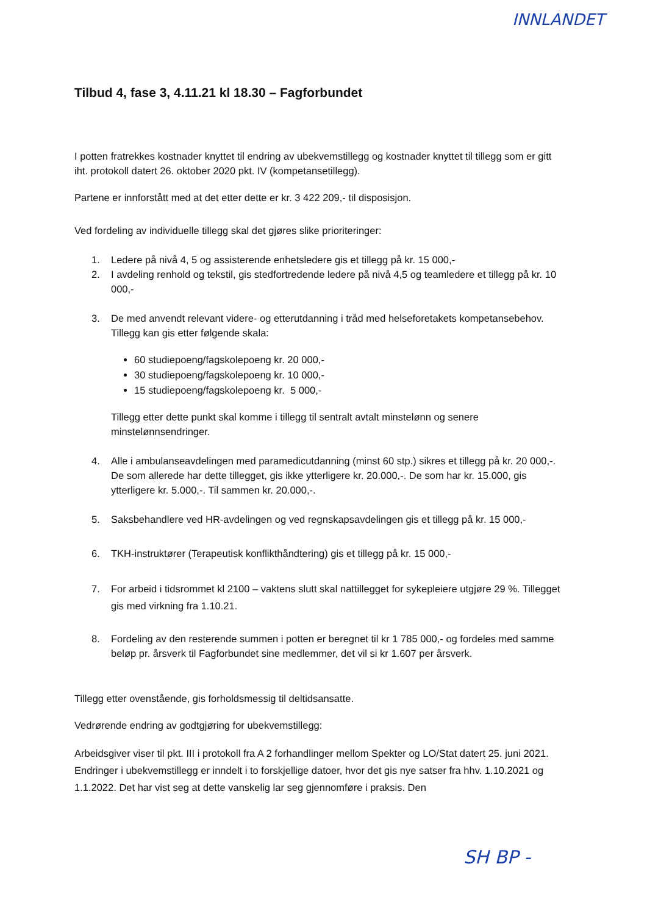INNLANDET
Tilbud 4, fase 3, 4.11.21 kl 18.30 – Fagforbundet
I potten fratrekkes kostnader knyttet til endring av ubekvemstillegg og kostnader knyttet til tillegg som er gitt iht. protokoll datert 26. oktober 2020 pkt. IV (kompetansetillegg).
Partene er innforstått med at det etter dette er kr. 3 422 209,- til disposisjon.
Ved fordeling av individuelle tillegg skal det gjøres slike prioriteringer:
1. Ledere på nivå 4, 5 og assisterende enhetsledere gis et tillegg på kr. 15 000,-
2. I avdeling renhold og tekstil, gis stedfortredende ledere på nivå 4,5 og teamledere et tillegg på kr. 10 000,-
3. De med anvendt relevant videre- og etterutdanning i tråd med helseforetakets kompetansebehov. Tillegg kan gis etter følgende skala:
60 studiepoeng/fagskolepoeng kr. 20 000,-
30 studiepoeng/fagskolepoeng kr. 10 000,-
15 studiepoeng/fagskolepoeng kr. 5 000,-
Tillegg etter dette punkt skal komme i tillegg til sentralt avtalt minstelønn og senere minstelønnsendringer.
4. Alle i ambulanseavdelingen med paramedicutdanning (minst 60 stp.) sikres et tillegg på kr. 20 000,-. De som allerede har dette tillegget, gis ikke ytterligere kr. 20.000,-. De som har kr. 15.000, gis ytterligere kr. 5.000,-. Til sammen kr. 20.000,-.
5. Saksbehandlere ved HR-avdelingen og ved regnskapsavdelingen gis et tillegg på kr. 15 000,-
6. TKH-instruktører (Terapeutisk konflikthåndtering) gis et tillegg på kr. 15 000,-
7. For arbeid i tidsrommet kl 2100 – vaktens slutt skal nattillegget for sykepleiere utgjøre 29 %. Tillegget gis med virkning fra 1.10.21.
8. Fordeling av den resterende summen i potten er beregnet til kr 1 785 000,- og fordeles med samme beløp pr. årsverk til Fagforbundet sine medlemmer, det vil si kr 1.607 per årsverk.
Tillegg etter ovenstående, gis forholdsmessig til deltidsansatte.
Vedrørende endring av godtgjøring for ubekvemstillegg:
Arbeidsgiver viser til pkt. III i protokoll fra A 2 forhandlinger mellom Spekter og LO/Stat datert 25. juni 2021. Endringer i ubekvemstillegg er inndelt i to forskjellige datoer, hvor det gis nye satser fra hhv. 1.10.2021 og 1.1.2022. Det har vist seg at dette vanskelig lar seg gjennomføre i praksis. Den
SH BP -